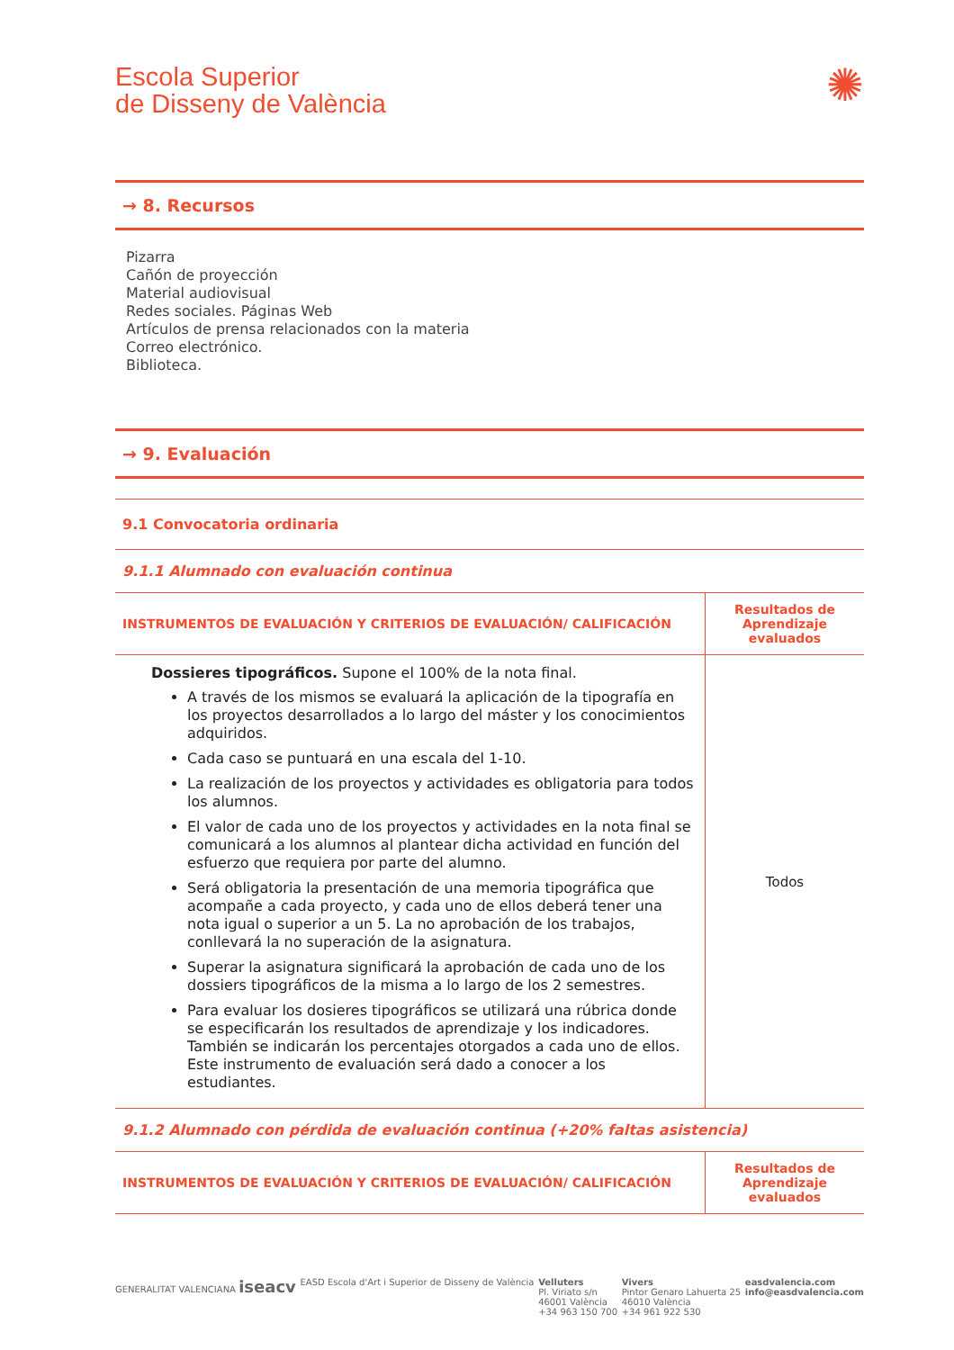Escola Superior
de Disseny de València
✺
→ 8. Recursos
Pizarra
Cañón de proyección
Material audiovisual
Redes sociales. Páginas Web
Artículos de prensa relacionados con la materia
Correo electrónico.
Biblioteca.
→ 9. Evaluación
| 9.1 Convocatoria ordinaria | |
| 9.1.1 Alumnado con evaluación continua | |
| INSTRUMENTOS DE EVALUACIÓN Y CRITERIOS DE EVALUACIÓN/ CALIFICACIÓN | Resultados de Aprendizaje evaluados |
| Dossieres tipográficos. Supone el 100% de la nota final. A través de los mismos se evaluará la aplicación de la tipografía en los proyectos desarrollados a lo largo del máster y los conocimientos adquiridos. Cada caso se puntuará en una escala del 1-10. La realización de los proyectos y actividades es obligatoria para todos los alumnos. El valor de cada uno de los proyectos y actividades en la nota final se comunicará a los alumnos al plantear dicha actividad en función del esfuerzo que requiera por parte del alumno. Será obligatoria la presentación de una memoria tipográfica que acompañe a cada proyecto, y cada uno de ellos deberá tener una nota igual o superior a un 5. La no aprobación de los trabajos, conllevará la no superación de la asignatura. Superar la asignatura significará la aprobación de cada uno de los dossiers tipográficos de la misma a lo largo de los 2 semestres. Para evaluar los dosieres tipográficos se utilizará una rúbrica donde se especificarán los resultados de aprendizaje y los indicadores. También se indicarán los percentajes otorgados a cada uno de ellos. Este instrumento de evaluación será dado a conocer a los estudiantes. | Todos |
| 9.1.2 Alumnado con pérdida de evaluación continua (+20% faltas asistencia) | |
| INSTRUMENTOS DE EVALUACIÓN Y CRITERIOS DE EVALUACIÓN/ CALIFICACIÓN | Resultados de Aprendizaje evaluados |
GENERALITAT VALENCIANA iseacv
EASD Escola d'Art i Superior de Disseny de València
Velluters
Pl. Viriato s/n
46001 València
+34 963 150 700
Vivers
Pintor Genaro Lahuerta 25
46010 València
+34 961 922 530
easdvalencia.com
info@easdvalencia.com